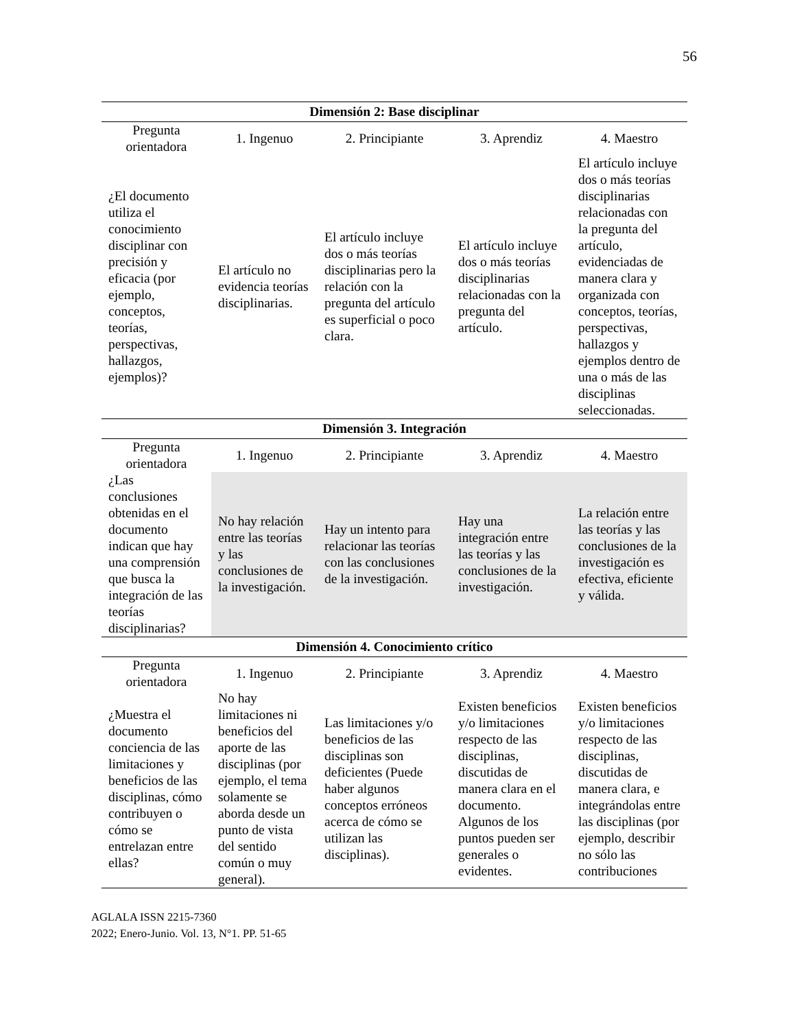56
| Dimensión 2: Base disciplinar | | | | |
| --- | --- | --- | --- | --- |
| Pregunta orientadora | 1. Ingenuo | 2. Principiante | 3. Aprendiz | 4. Maestro |
| ¿El documento utiliza el conocimiento disciplinar con precisión y eficacia (por ejemplo, conceptos, teorías, perspectivas, hallazgos, ejemplos)? | El artículo no evidencia teorías disciplinarias. | El artículo incluye dos o más teorías disciplinarias pero la relación con la pregunta del artículo es superficial o poco clara. | El artículo incluye dos o más teorías disciplinarias relacionadas con la pregunta del artículo. | El artículo incluye dos o más teorías disciplinarias relacionadas con la pregunta del artículo, evidenciadas de manera clara y organizada con conceptos, teorías, perspectivas, hallazgos y ejemplos dentro de una o más de las disciplinas seleccionadas. |
| Dimensión 3. Integración | | | | |
| Pregunta orientadora | 1. Ingenuo | 2. Principiante | 3. Aprendiz | 4. Maestro |
| ¿Las conclusiones obtenidas en el documento indican que hay una comprensión que busca la integración de las teorías disciplinarias? | No hay relación entre las teorías y las conclusiones de la investigación. | Hay un intento para relacionar las teorías con las conclusiones de la investigación. | Hay una integración entre las teorías y las conclusiones de la investigación. | La relación entre las teorías y las conclusiones de la investigación es efectiva, eficiente y válida. |
| Dimensión 4. Conocimiento crítico | | | | |
| Pregunta orientadora | 1. Ingenuo | 2. Principiante | 3. Aprendiz | 4. Maestro |
| ¿Muestra el documento conciencia de las limitaciones y beneficios de las disciplinas, cómo contribuyen o cómo se entrelazan entre ellas? | No hay limitaciones ni beneficios del aporte de las disciplinas (por ejemplo, el tema solamente se aborda desde un punto de vista del sentido común o muy general). | Las limitaciones y/o beneficios de las disciplinas son deficientes (Puede haber algunos conceptos erróneos acerca de cómo se utilizan las disciplinas). | Existen beneficios y/o limitaciones respecto de las disciplinas, discutidas de manera clara en el documento. Algunos de los puntos pueden ser generales o evidentes. | Existen beneficios y/o limitaciones respecto de las disciplinas, discutidas de manera clara, e integrándolas entre las disciplinas (por ejemplo, describir no sólo las contribuciones |
AGLALA ISSN 2215-7360
2022; Enero-Junio. Vol. 13, N°1. PP. 51-65